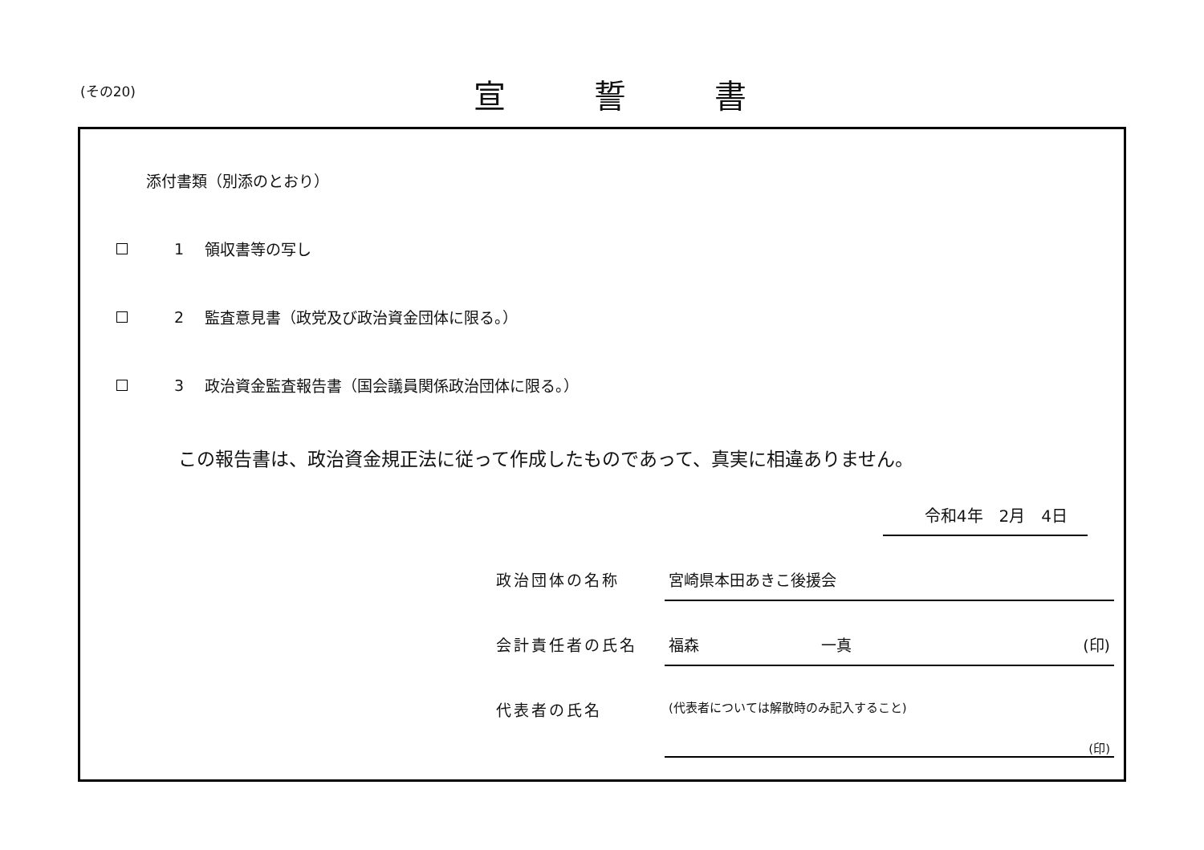(その20) 宣誓書
添付書類（別添のとおり）
1 領収書等の写し
2 監査意見書（政党及び政治資金団体に限る。）
3 政治資金監査報告書（国会議員関係政治団体に限る。）
この報告書は、政治資金規正法に従って作成したものであって、真実に相違ありません。
令和4年　2月　4日
政治団体の名称 宮崎県本田あきこ後援会
会計責任者の氏名 福森　　　　　　　　一真 (印)
代表者の氏名 (代表者については解散時のみ記入すること)
(印)